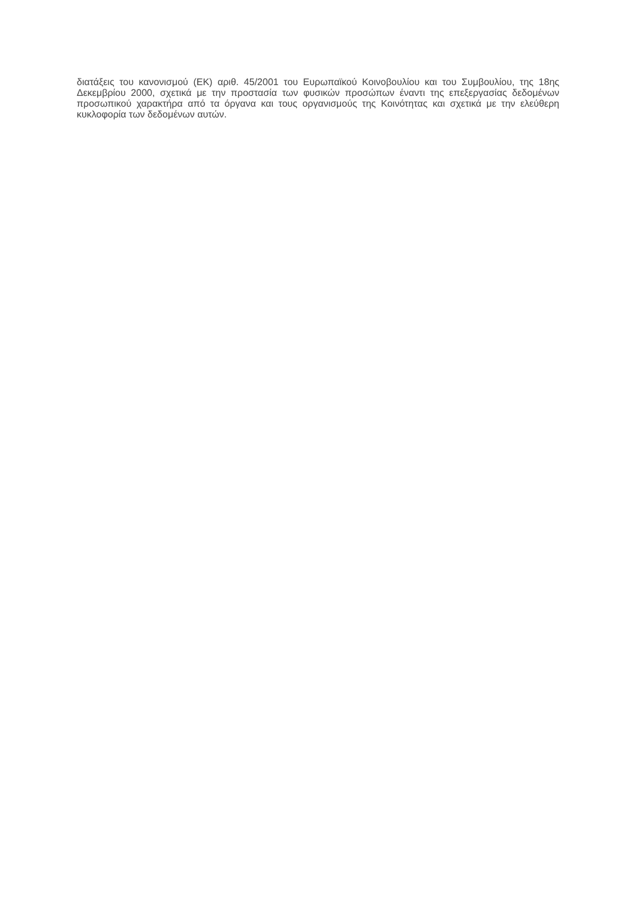διατάξεις του κανονισμού (ΕΚ) αριθ. 45/2001 του Ευρωπαϊκού Κοινοβουλίου και του Συμβουλίου, της 18ης Δεκεμβρίου 2000, σχετικά με την προστασία των φυσικών προσώπων έναντι της επεξεργασίας δεδομένων προσωπικού χαρακτήρα από τα όργανα και τους οργανισμούς της Κοινότητας και σχετικά με την ελεύθερη κυκλοφορία των δεδομένων αυτών.